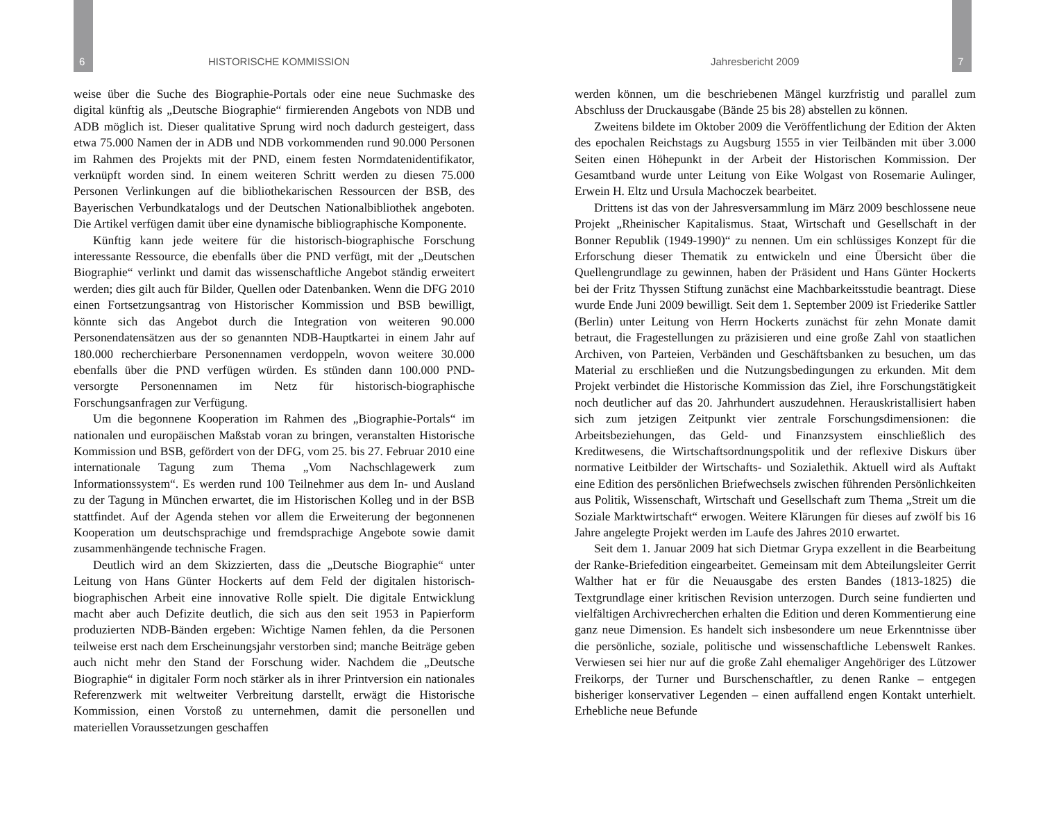6 HISTORISCHE KOMMISSION Jahresbericht 2009 7
weise über die Suche des Biographie-Portals oder eine neue Suchmaske des digital künftig als „Deutsche Biographie“ firmierenden Angebots von NDB und ADB möglich ist. Dieser qualitative Sprung wird noch dadurch gesteigert, dass etwa 75.000 Namen der in ADB und NDB vorkommenden rund 90.000 Personen im Rahmen des Projekts mit der PND, einem festen Normdatenidentifikator, verknüpft worden sind. In einem weiteren Schritt werden zu diesen 75.000 Personen Verlinkungen auf die bibliothekarischen Ressourcen der BSB, des Bayerischen Verbundkatalogs und der Deutschen Nationalbibliothek angeboten. Die Artikel verfügen damit über eine dynamische bibliographische Komponente.
Künftig kann jede weitere für die historisch-biographische Forschung interessante Ressource, die ebenfalls über die PND verfügt, mit der „Deutschen Biographie“ verlinkt und damit das wissenschaftliche Angebot ständig erweitert werden; dies gilt auch für Bilder, Quellen oder Datenbanken. Wenn die DFG 2010 einen Fortsetzungsantrag von Historischer Kommission und BSB bewilligt, könnte sich das Angebot durch die Integration von weiteren 90.000 Personendatensätzen aus der so genannten NDB-Hauptkartei in einem Jahr auf 180.000 recherchierbare Personennamen verdoppeln, wovon weitere 30.000 ebenfalls über die PND verfügen würden. Es stünden dann 100.000 PND-versorgte Personennamen im Netz für historisch-biographische Forschungsanfragen zur Verfügung.
Um die begonnene Kooperation im Rahmen des „Biographie-Portals“ im nationalen und europäischen Maßstab voran zu bringen, veranstalten Historische Kommission und BSB, gefördert von der DFG, vom 25. bis 27. Februar 2010 eine internationale Tagung zum Thema „Vom Nachschlagewerk zum Informationssystem“. Es werden rund 100 Teilnehmer aus dem In- und Ausland zu der Tagung in München erwartet, die im Historischen Kolleg und in der BSB stattfindet. Auf der Agenda stehen vor allem die Erweiterung der begonnenen Kooperation um deutschsprachige und fremdsprachige Angebote sowie damit zusammenhängende technische Fragen.
Deutlich wird an dem Skizzierten, dass die „Deutsche Biographie“ unter Leitung von Hans Günter Hockerts auf dem Feld der digitalen historisch-biographischen Arbeit eine innovative Rolle spielt. Die digitale Entwicklung macht aber auch Defizite deutlich, die sich aus den seit 1953 in Papierform produzierten NDB-Bänden ergeben: Wichtige Namen fehlen, da die Personen teilweise erst nach dem Erscheinungsjahr verstorben sind; manche Beiträge geben auch nicht mehr den Stand der Forschung wider. Nachdem die „Deutsche Biographie“ in digitaler Form noch stärker als in ihrer Printversion ein nationales Referenzwerk mit weltweiter Verbreitung darstellt, erwägt die Historische Kommission, einen Vorstoß zu unternehmen, damit die personellen und materiellen Voraussetzungen geschaffen
werden können, um die beschriebenen Mängel kurzfristig und parallel zum Abschluss der Druckausgabe (Bände 25 bis 28) abstellen zu können.
Zweitens bildete im Oktober 2009 die Veröffentlichung der Edition der Akten des epochalen Reichstags zu Augsburg 1555 in vier Teilbänden mit über 3.000 Seiten einen Höhepunkt in der Arbeit der Historischen Kommission. Der Gesamtband wurde unter Leitung von Eike Wolgast von Rosemarie Aulinger, Erwein H. Eltz und Ursula Machoczek bearbeitet.
Drittens ist das von der Jahresversammlung im März 2009 beschlossene neue Projekt „Rheinischer Kapitalismus. Staat, Wirtschaft und Gesellschaft in der Bonner Republik (1949-1990)“ zu nennen. Um ein schlüssiges Konzept für die Erforschung dieser Thematik zu entwickeln und eine Übersicht über die Quellengrundlage zu gewinnen, haben der Präsident und Hans Günter Hockerts bei der Fritz Thyssen Stiftung zunächst eine Machbarkeitsstudie beantragt. Diese wurde Ende Juni 2009 bewilligt. Seit dem 1. September 2009 ist Friederike Sattler (Berlin) unter Leitung von Herrn Hockerts zunächst für zehn Monate damit betraut, die Fragestellungen zu präzisieren und eine große Zahl von staatlichen Archiven, von Parteien, Verbänden und Geschäftsbanken zu besuchen, um das Material zu erschließen und die Nutzungsbedingungen zu erkunden. Mit dem Projekt verbindet die Historische Kommission das Ziel, ihre Forschungstätigkeit noch deutlicher auf das 20. Jahrhundert auszudehnen. Herauskristallisiert haben sich zum jetzigen Zeitpunkt vier zentrale Forschungsdimensionen: die Arbeitsbeziehungen, das Geld- und Finanzsystem einschließlich des Kreditwesens, die Wirtschaftsordnungspolitik und der reflexive Diskurs über normative Leitbilder der Wirtschafts- und Sozialethik. Aktuell wird als Auftakt eine Edition des persönlichen Briefwechsels zwischen führenden Persönlichkeiten aus Politik, Wissenschaft, Wirtschaft und Gesellschaft zum Thema „Streit um die Soziale Marktwirtschaft“ erwogen. Weitere Klärungen für dieses auf zwölf bis 16 Jahre angelegte Projekt werden im Laufe des Jahres 2010 erwartet.
Seit dem 1. Januar 2009 hat sich Dietmar Grypa exzellent in die Bearbeitung der Ranke-Briefedition eingearbeitet. Gemeinsam mit dem Abteilungsleiter Gerrit Walther hat er für die Neuausgabe des ersten Bandes (1813-1825) die Textgrundlage einer kritischen Revision unterzogen. Durch seine fundierten und vielfältigen Archivrecherchen erhalten die Edition und deren Kommentierung eine ganz neue Dimension. Es handelt sich insbesondere um neue Erkenntnisse über die persönliche, soziale, politische und wissenschaftliche Lebenswelt Rankes. Verwiesen sei hier nur auf die große Zahl ehemaliger Angehöriger des Lützower Freikorps, der Turner und Burschenschaftler, zu denen Ranke – entgegen bisheriger konservativer Legenden – einen auffallend engen Kontakt unterhielt. Erhebliche neue Befunde